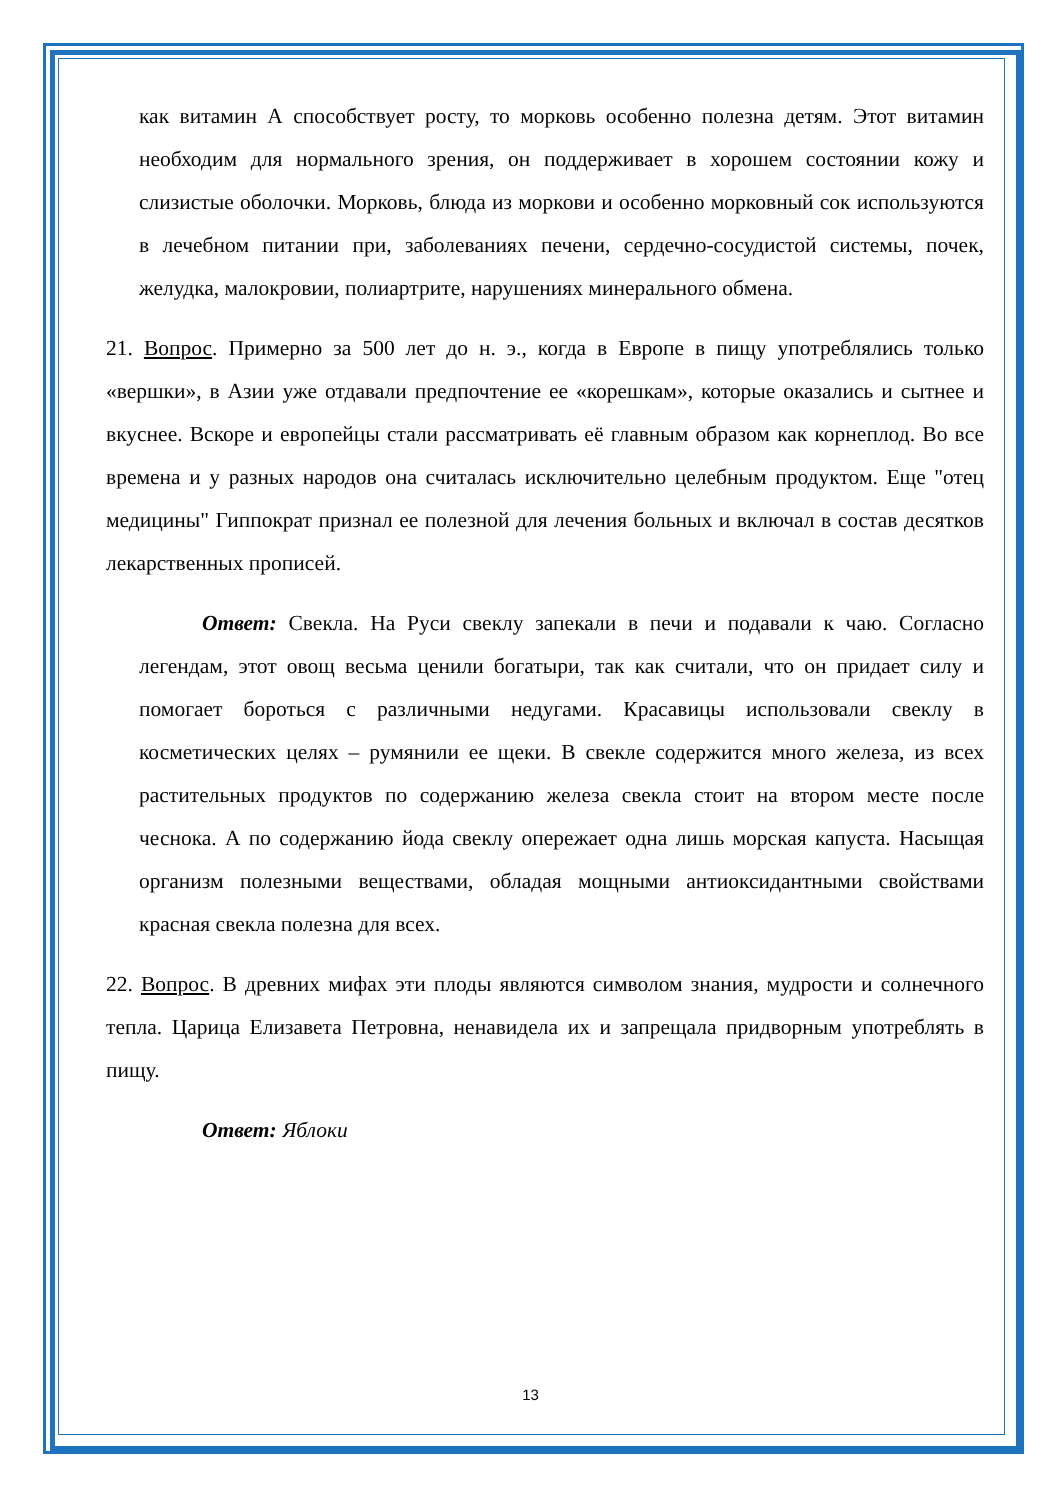как витамин А способствует росту, то морковь особенно полезна детям. Этот витамин необходим для нормального зрения, он поддерживает в хорошем состоянии кожу и слизистые оболочки. Морковь, блюда из моркови и особенно морковный сок используются в лечебном питании при, заболеваниях печени, сердечно-сосудистой системы, почек, желудка, малокровии, полиартрите, нарушениях минерального обмена.
21. Вопрос. Примерно за 500 лет до н. э., когда в Европе в пищу употреблялись только «вершки», в Азии уже отдавали предпочтение ее «корешкам», которые оказались и сытнее и вкуснее. Вскоре и европейцы стали рассматривать её главным образом как корнеплод. Во все времена и у разных народов она считалась исключительно целебным продуктом. Еще "отец медицины" Гиппократ признал ее полезной для лечения больных и включал в состав десятков лекарственных прописей.
Ответ: Свекла. На Руси свеклу запекали в печи и подавали к чаю. Согласно легендам, этот овощ весьма ценили богатыри, так как считали, что он придает силу и помогает бороться с различными недугами. Красавицы использовали свеклу в косметических целях – румянили ее щеки. В свекле содержится много железа, из всех растительных продуктов по содержанию железа свекла стоит на втором месте после чеснока. А по содержанию йода свеклу опережает одна лишь морская капуста. Насыщая организм полезными веществами, обладая мощными антиоксидантными свойствами красная свекла полезна для всех.
22. Вопрос. В древних мифах эти плоды являются символом знания, мудрости и солнечного тепла. Царица Елизавета Петровна, ненавидела их и запрещала придворным употреблять в пищу.
Ответ: Яблоки
13